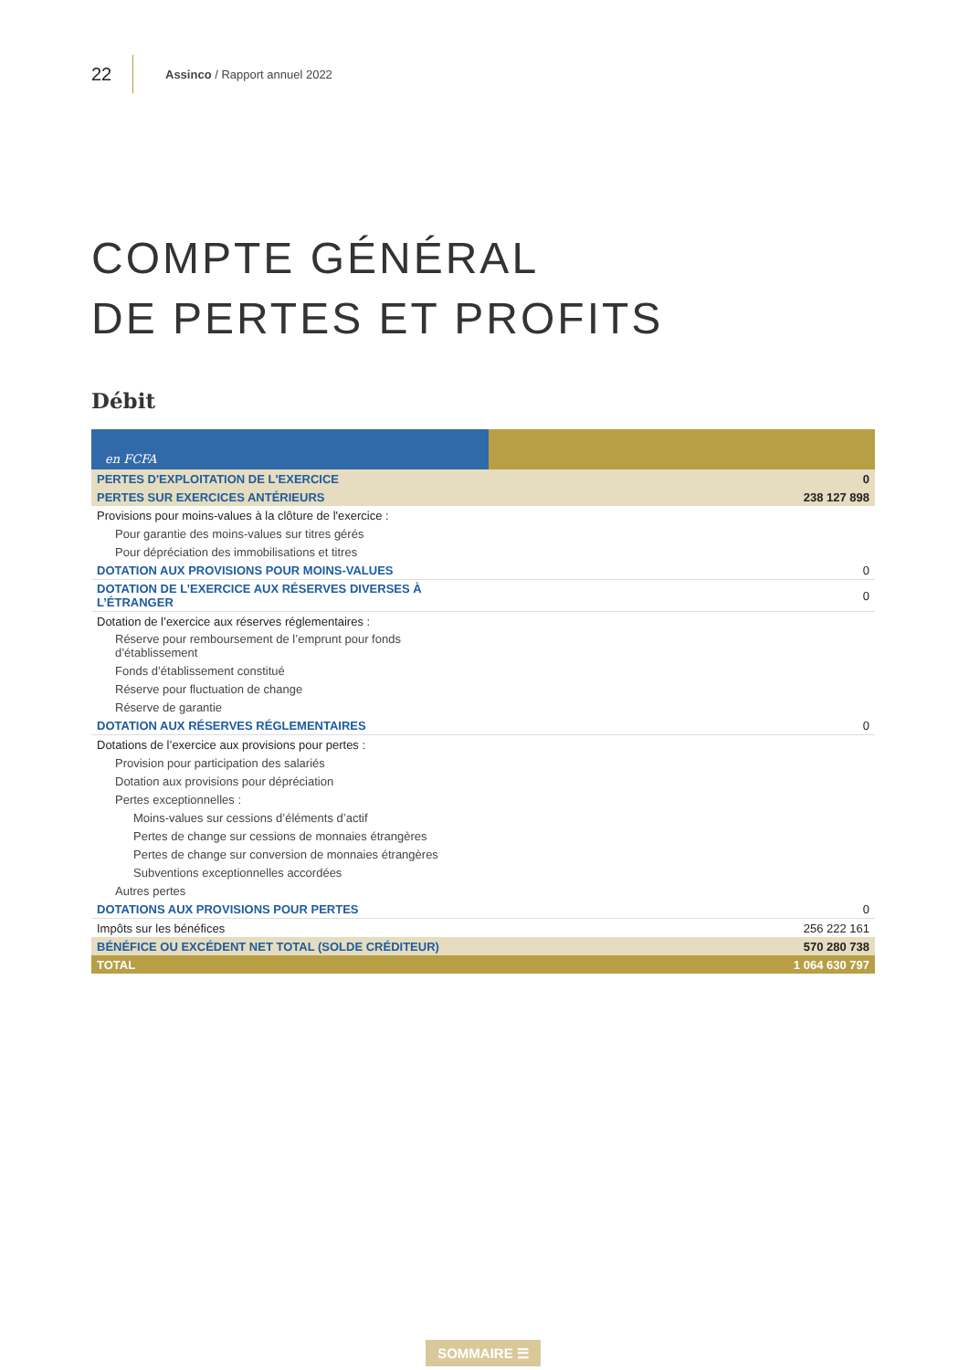22 Assinco / Rapport annuel 2022
COMPTE GÉNÉRAL
DE PERTES ET PROFITS
Débit
| en FCFA | |
| PERTES D'EXPLOITATION DE L'EXERCICE | 0 |
| PERTES SUR EXERCICES ANTÉRIEURS | 238 127 898 |
| Provisions pour moins-values à la clôture de l'exercice : | |
| Pour garantie des moins-values sur titres gérés | |
| Pour dépréciation des immobilisations et titres | |
| DOTATION AUX PROVISIONS POUR MOINS-VALUES | 0 |
| DOTATION DE L’EXERCICE AUX RÉSERVES DIVERSES À L’ÉTRANGER | 0 |
| Dotation de l’exercice aux réserves réglementaires : | |
| Réserve pour remboursement de l’emprunt pour fonds d’établissement | |
| Fonds d’établissement constitué | |
| Réserve pour fluctuation de change | |
| Réserve de garantie | |
| DOTATION AUX RÉSERVES RÉGLEMENTAIRES | 0 |
| Dotations de l’exercice aux provisions pour pertes : | |
| Provision pour participation des salariés | |
| Dotation aux provisions pour dépréciation | |
| Pertes exceptionnelles : | |
| Moins-values sur cessions d’éléments d’actif | |
| Pertes de change sur cessions de monnaies étrangères | |
| Pertes de change sur conversion de monnaies étrangères | |
| Subventions exceptionnelles accordées | |
| Autres pertes | |
| DOTATIONS AUX PROVISIONS POUR PERTES | 0 |
| Impôts sur les bénéfices | 256 222 161 |
| BÉNÉFICE OU EXCÉDENT NET TOTAL (SOLDE CRÉDITEUR) | 570 280 738 |
| TOTAL | 1 064 630 797 |
SOMMAIRE ☰